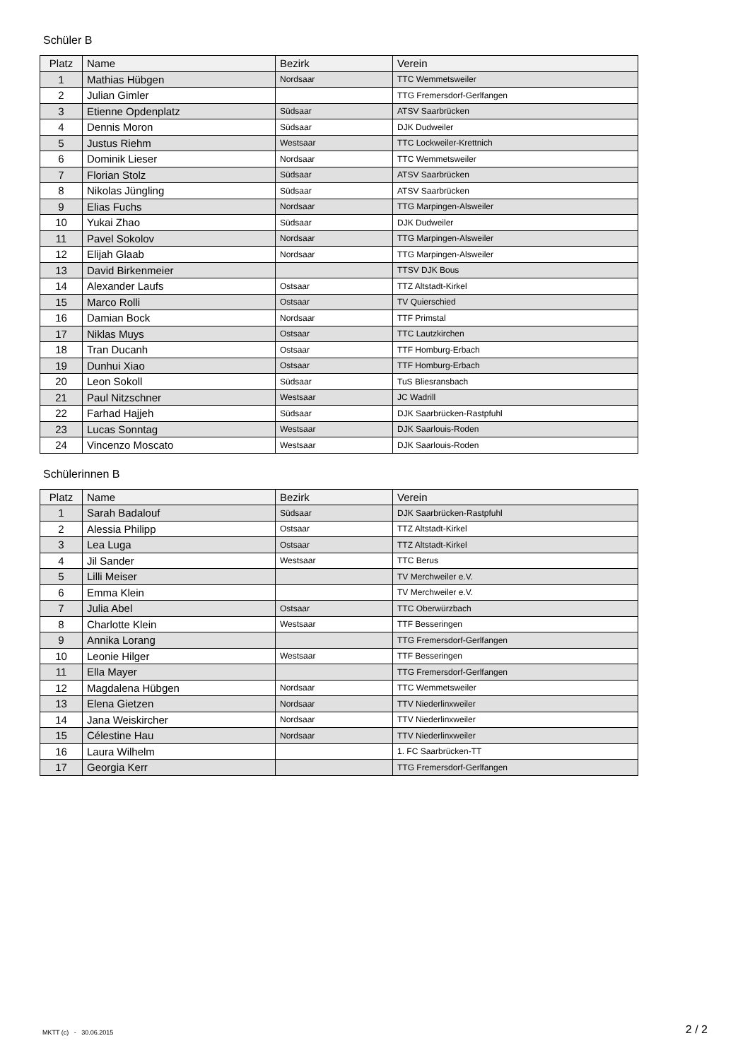Schüler B
| Platz | Name | Bezirk | Verein |
| --- | --- | --- | --- |
| 1 | Mathias Hübgen | Nordsaar | TTC Wemmetsweiler |
| 2 | Julian Gimler | | TTG Fremersdorf-Gerlfangen |
| 3 | Etienne Opdenplatz | Südsaar | ATSV Saarbrücken |
| 4 | Dennis Moron | Südsaar | DJK Dudweiler |
| 5 | Justus Riehm | Westsaar | TTC Lockweiler-Krettnich |
| 6 | Dominik Lieser | Nordsaar | TTC Wemmetsweiler |
| 7 | Florian Stolz | Südsaar | ATSV Saarbrücken |
| 8 | Nikolas Jüngling | Südsaar | ATSV Saarbrücken |
| 9 | Elias Fuchs | Nordsaar | TTG Marpingen-Alsweiler |
| 10 | Yukai Zhao | Südsaar | DJK Dudweiler |
| 11 | Pavel Sokolov | Nordsaar | TTG Marpingen-Alsweiler |
| 12 | Elijah Glaab | Nordsaar | TTG Marpingen-Alsweiler |
| 13 | David Birkenmeier | | TTSV DJK Bous |
| 14 | Alexander Laufs | Ostsaar | TTZ Altstadt-Kirkel |
| 15 | Marco Rolli | Ostsaar | TV Quierschied |
| 16 | Damian Bock | Nordsaar | TTF Primstal |
| 17 | Niklas Muys | Ostsaar | TTC Lautzkirchen |
| 18 | Tran Ducanh | Ostsaar | TTF Homburg-Erbach |
| 19 | Dunhui Xiao | Ostsaar | TTF Homburg-Erbach |
| 20 | Leon Sokoll | Südsaar | TuS Bliesransbach |
| 21 | Paul Nitzschner | Westsaar | JC Wadrill |
| 22 | Farhad Hajjeh | Südsaar | DJK Saarbrücken-Rastpfuhl |
| 23 | Lucas Sonntag | Westsaar | DJK Saarlouis-Roden |
| 24 | Vincenzo Moscato | Westsaar | DJK Saarlouis-Roden |
Schülerinnen B
| Platz | Name | Bezirk | Verein |
| --- | --- | --- | --- |
| 1 | Sarah Badalouf | Südsaar | DJK Saarbrücken-Rastpfuhl |
| 2 | Alessia Philipp | Ostsaar | TTZ Altstadt-Kirkel |
| 3 | Lea Luga | Ostsaar | TTZ Altstadt-Kirkel |
| 4 | Jil Sander | Westsaar | TTC Berus |
| 5 | Lilli Meiser | | TV Merchweiler e.V. |
| 6 | Emma Klein | | TV Merchweiler e.V. |
| 7 | Julia Abel | Ostsaar | TTC Oberwürzbach |
| 8 | Charlotte Klein | Westsaar | TTF Besseringen |
| 9 | Annika Lorang | | TTG Fremersdorf-Gerlfangen |
| 10 | Leonie Hilger | Westsaar | TTF Besseringen |
| 11 | Ella Mayer | | TTG Fremersdorf-Gerlfangen |
| 12 | Magdalena Hübgen | Nordsaar | TTC Wemmetsweiler |
| 13 | Elena Gietzen | Nordsaar | TTV Niederlinxweiler |
| 14 | Jana Weiskircher | Nordsaar | TTV Niederlinxweiler |
| 15 | Célestine Hau | Nordsaar | TTV Niederlinxweiler |
| 16 | Laura Wilhelm | | 1. FC Saarbrücken-TT |
| 17 | Georgia Kerr | | TTG Fremersdorf-Gerlfangen |
MKTT (c) - 30.06.2015 2 / 2